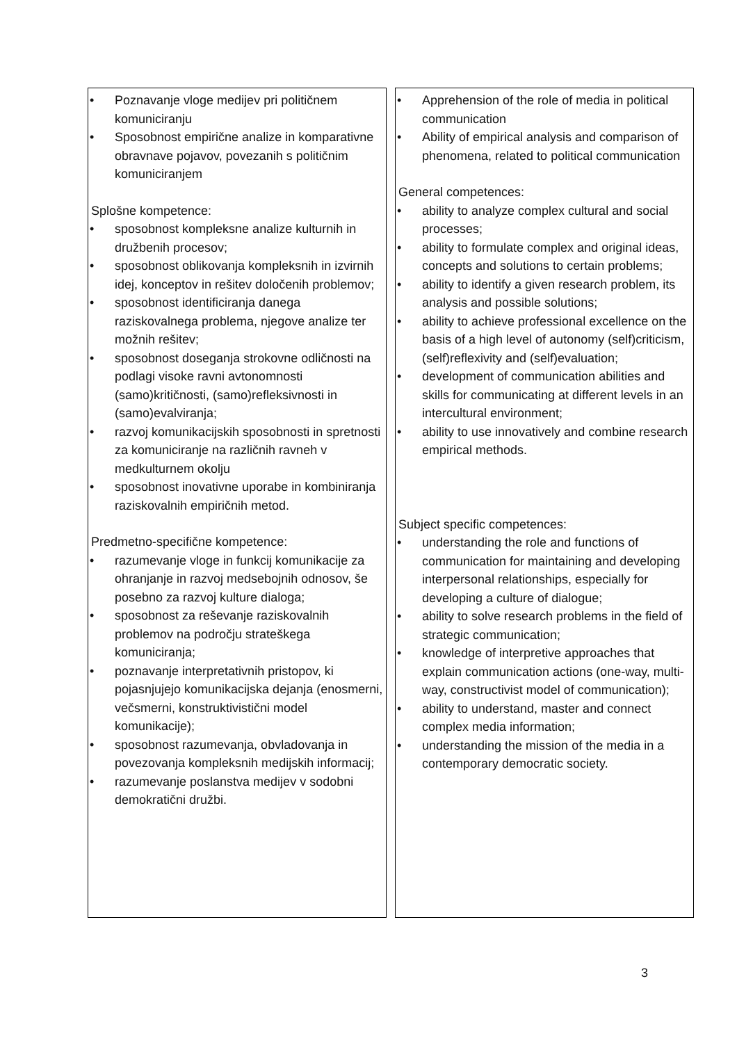| • Poznavanje vloge medijev pri političnem komuniciranju • Sposobnost empirične analize in komparativne obravnave pojavov, povezanih s političnim komuniciranjem Splošne kompetence: • sposobnost kompleksne analize kulturnih in družbenih procesov; • sposobnost oblikovanja kompleksnih in izvirnih idej, konceptov in rešitev določenih problemov; • sposobnost identificiranja danega raziskovalnega problema, njegove analize ter možnih rešitev; • sposobnost doseganja strokovne odličnosti na podlagi visoke ravni avtonomnosti (samo)kritičnosti, (samo)refleksivnosti in (samo)evalviranja; • razvoj komunikacijskih sposobnosti in spretnosti za komuniciranje na različnih ravneh v medkulturnem okolju • sposobnost inovativne uporabe in kombiniranja raziskovalnih empiričnih metod. Predmetno-specifične kompetence: • razumevanje vloge in funkcij komunikacije za ohranjanje in razvoj medsebojnih odnosov, še posebno za razvoj kulture dialoga; • sposobnost za reševanje raziskovalnih problemov na področju strateškega komuniciranja; • poznavanje interpretativnih pristopov, ki pojasnjujejo komunikacijska dejanja (enosmerni, večsmerni, konstruktivistični model komunikacije); • sposobnost razumevanja, obvladovanja in povezovanja kompleksnih medijskih informacij; • razumevanje poslanstva medijev v sodobni demokratični družbi. | • Apprehension of the role of media in political communication • Ability of empirical analysis and comparison of phenomena, related to political communication General competences: • ability to analyze complex cultural and social processes; • ability to formulate complex and original ideas, concepts and solutions to certain problems; • ability to identify a given research problem, its analysis and possible solutions; • ability to achieve professional excellence on the basis of a high level of autonomy (self)criticism, (self)reflexivity and (self)evaluation; • development of communication abilities and skills for communicating at different levels in an intercultural environment; • ability to use innovatively and combine research empirical methods. Subject specific competences: • understanding the role and functions of communication for maintaining and developing interpersonal relationships, especially for developing a culture of dialogue; • ability to solve research problems in the field of strategic communication; • knowledge of interpretive approaches that explain communication actions (one-way, multi-way, constructivist model of communication); • ability to understand, master and connect complex media information; • understanding the mission of the media in a contemporary democratic society. |
3